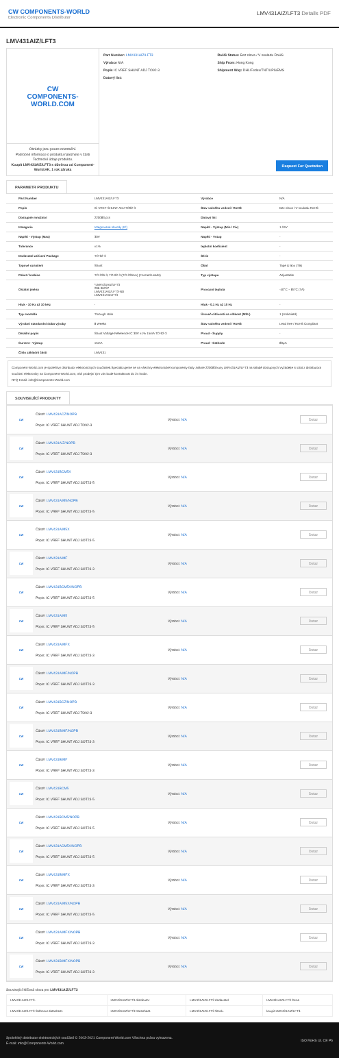CW COMPONENTS-WORLD
Electronic Components Distributor
LMV431AIZ/LFT3 Details PDF
LMV431AIZ/LFT3
CW
COMPONENTS-WORLD.COM
Obrázky jsou pouze orientační.
Podrobné informace o produktu naleznete v části Technické údaje produktu.
Koupit LMV431AIZ/LFT3 s důvěrou od Component-World.HK, 1 rok záruka
Part Number: LMV431AIZ/LFT3
RoHS Status: Bez olova / V souladu RoHS
Výrobce N/A
Ship From: Hong Kong
Popis IC VREF SHUNT ADJ TO92-3
Shipment Way: DHL/Fedex/TNT/UPS/EMS
Datový list:
Request For Quotation
PARAMETR PRODUKTU
| Part Number | LMV431AIZ/LFT3 | Výrobce | N/A |
| Popis | IC VREF SHUNT ADJ TO92-3 | Stav volného vedení / RoHS | Bez olova / V souladu RoHS |
| Dostupné množství | 220083 pcs | Datový list | |
| Kategorie | Integrované obvody (IC) | Napětí - Výstup (Min / Fix) | 1.24V |
| Napětí - Výstup (Max) | 30V | Napětí - Vstup | - |
| Tolerance | ±1% | teplotní koeficient | - |
| Dodavatel zařízení Package | TO-92-3 | Série | - |
| Typové označení | Shunt | Obal | Tape & Box (TB) |
| Paket / krabice | TO-226-3, TO-92-3 (TO-226AA) (Formed Leads) | Typ výstupu | Adjustable |
| Ostatní jména | *LMV431AIZ/LFT3 296-36237 LMV431AIZ/LFT3-ND LMV431AIZLFT3 | Provozní teplota | -40°C ~ 85°C (TA) |
| Hluk - 10 Hz až 10 kHz | - | Hluk - 0.1 Hz až 10 Hz | - |
| Typ montáže | Through Hole | Úroveň citlivosti na vlhkost (MSL) | 1 (Unlimited) |
| Výrobní standardní doba výroby | 8 Weeks | Stav volného vedení / RoHS | Lead free / RoHS Compliant |
| Detailní popis | Shunt Voltage Reference IC 30V ±1% 15mA TO-92-3 | Proud - Supply | - |
| Current - Výstup | 15mA | Proud - Cathode | 80µA |
| Číslo základní části | LMV431 | | |
Component-World.com je spolehlivý distributor elektronických součástek.Specializujeme se na všechny elektronické komponenty řady .Máme 220083 kusy LMV431AIZ/LFT3 na skladě dostupných.Vyžádejte si citát z distributora součástí elektroniky na Component-World.com, náš prodejní tým vás bude kontaktovat do 24 hodin.
RFQ Email: info@Components-World.com
SOUVISEJÍCÍ PRODUKTY
CW
Část#: LMV431ACZ/NOPB
Popis: IC VREF SHUNT ADJ TO92-3
Výrobci: N/A Dotaz
CW
Část#: LMV431AIZ/NOPB
Popis: IC VREF SHUNT ADJ TO92-3
Výrobci: N/A Dotaz
CW
Část#: LMV431BCM5X
Popis: IC VREF SHUNT ADJ SOT23-5
Výrobci: N/A Dotaz
CW
Část#: LMV431AIM5/NOPB
Popis: IC VREF SHUNT ADJ SOT23-5
Výrobci: N/A Dotaz
CW
Část#: LMV431AIM5X
Popis: IC VREF SHUNT ADJ SOT23-5
Výrobci: N/A Dotaz
CW
Část#: LMV431AIMF
Popis: IC VREF SHUNT ADJ SOT23-3
Výrobci: N/A Dotaz
CW
Část#: LMV431BCM5X/NOPB
Popis: IC VREF SHUNT ADJ SOT23-5
Výrobci: N/A Dotaz
CW
Část#: LMV431AIM5
Popis: IC VREF SHUNT ADJ SOT23-5
Výrobci: N/A Dotaz
CW
Část#: LMV431AIMFX
Popis: IC VREF SHUNT ADJ SOT23-3
Výrobci: N/A Dotaz
CW
Část#: LMV431AIMF/NOPB
Popis: IC VREF SHUNT ADJ SOT23-3
Výrobci: N/A Dotaz
CW
Část#: LMV431BCZ/NOPB
Popis: IC VREF SHUNT ADJ TO92-3
Výrobci: N/A Dotaz
CW
Část#: LMV431BIMF/NOPB
Popis: IC VREF SHUNT ADJ SOT23-3
Výrobci: N/A Dotaz
CW
Část#: LMV431BIMF
Popis: IC VREF SHUNT ADJ SOT23-3
Výrobci: N/A Dotaz
CW
Část#: LMV431BCM5
Popis: IC VREF SHUNT ADJ SOT23-5
Výrobci: N/A Dotaz
CW
Část#: LMV431BCM5/NOPB
Popis: IC VREF SHUNT ADJ SOT23-5
Výrobci: N/A Dotaz
CW
Část#: LMV431ACM5X/NOPB
Popis: IC VREF SHUNT ADJ SOT23-5
Výrobci: N/A Dotaz
CW
Část#: LMV431BIMFX
Popis: IC VREF SHUNT ADJ SOT23-3
Výrobci: N/A Dotaz
CW
Část#: LMV431AIM5X/NOPB
Popis: IC VREF SHUNT ADJ SOT23-5
Výrobci: N/A Dotaz
CW
Část#: LMV431AIMFX/NOPB
Popis: IC VREF SHUNT ADJ SOT23-3
Výrobci: N/A Dotaz
CW
Část#: LMV431BIMFX/NOPB
Popis: IC VREF SHUNT ADJ SOT23-3
Výrobci: N/A Dotaz
Související klíčová slova pro LMV431AIZ/LFT3
| LMV431AIZ/LFT3. | LMV431AIZ/LFT3 distributor | LMV431AIZ/LFT3 dodavatel | LMV431AIZ/LFT3 Cena |
| LMV431AIZ/LFT3 Stáhnout datasheet. | LMV431AIZ/LFT3 Datasheet. | LMV431AIZ/LFT3 Stock. | koupit LMV431AIZ/LFT3. |
Spolehlivý distributor elektronických součástí © 2003-2021 Component-World.com Všechna práva vyhrazena.
E-mail: info@Components-World.com
ISO RoHS UL CE Pb